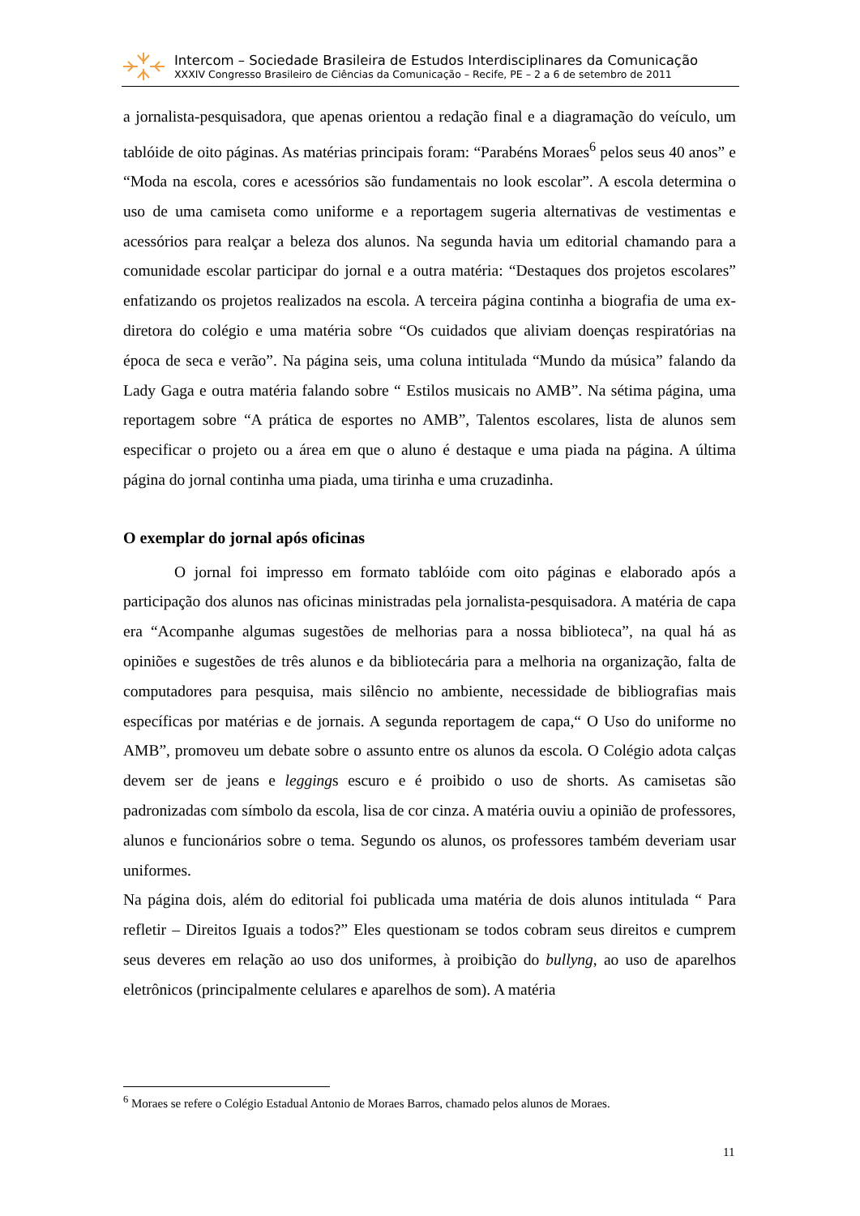Intercom – Sociedade Brasileira de Estudos Interdisciplinares da Comunicação
XXXIV Congresso Brasileiro de Ciências da Comunicação – Recife, PE – 2 a 6 de setembro de 2011
a jornalista-pesquisadora, que apenas orientou a redação final e a diagramação do veículo, um tablóide de oito páginas. As matérias principais foram: “Parabéns Moraes<sup>6</sup> pelos seus 40 anos” e “Moda na escola, cores e acessórios são fundamentais no look escolar”. A escola determina o uso de uma camiseta como uniforme e a reportagem sugeria alternativas de vestimentas e acessórios para realçar a beleza dos alunos. Na segunda havia um editorial chamando para a comunidade escolar participar do jornal e a outra matéria: “Destaques dos projetos escolares” enfatizando os projetos realizados na escola. A terceira página continha a biografia de uma ex-diretora do colégio e uma matéria sobre “Os cuidados que aliviam doenças respiratórias na época de seca e verão”. Na página seis, uma coluna intitulada “Mundo da música” falando da Lady Gaga e outra matéria falando sobre “ Estilos musicais no AMB”. Na sétima página, uma reportagem sobre “A prática de esportes no AMB”, Talentos escolares, lista de alunos sem especificar o projeto ou a área em que o aluno é destaque e uma piada na página. A última página do jornal continha uma piada, uma tirinha e uma cruzadinha.
O exemplar do jornal após oficinas
O jornal foi impresso em formato tablóide com oito páginas e elaborado após a participação dos alunos nas oficinas ministradas pela jornalista-pesquisadora. A matéria de capa era “Acompanhe algumas sugestões de melhorias para a nossa biblioteca”, na qual há as opiniões e sugestões de três alunos e da bibliotecária para a melhoria na organização, falta de computadores para pesquisa, mais silêncio no ambiente, necessidade de bibliografias mais específicas por matérias e de jornais. A segunda reportagem de capa,“ O Uso do uniforme no AMB”, promoveu um debate sobre o assunto entre os alunos da escola. O Colégio adota calças devem ser de jeans e leggings escuro e é proibido o uso de shorts. As camisetas são padronizadas com símbolo da escola, lisa de cor cinza. A matéria ouviu a opinião de professores, alunos e funcionários sobre o tema. Segundo os alunos, os professores também deveriam usar uniformes.
Na página dois, além do editorial foi publicada uma matéria de dois alunos intitulada “ Para refletir – Direitos Iguais a todos?” Eles questionam se todos cobram seus direitos e cumprem seus deveres em relação ao uso dos uniformes, à proibição do bullyng, ao uso de aparelhos eletrônicos (principalmente celulares e aparelhos de som). A matéria
<sup>6</sup> Moraes se refere o Colégio Estadual Antonio de Moraes Barros, chamado pelos alunos de Moraes.
11